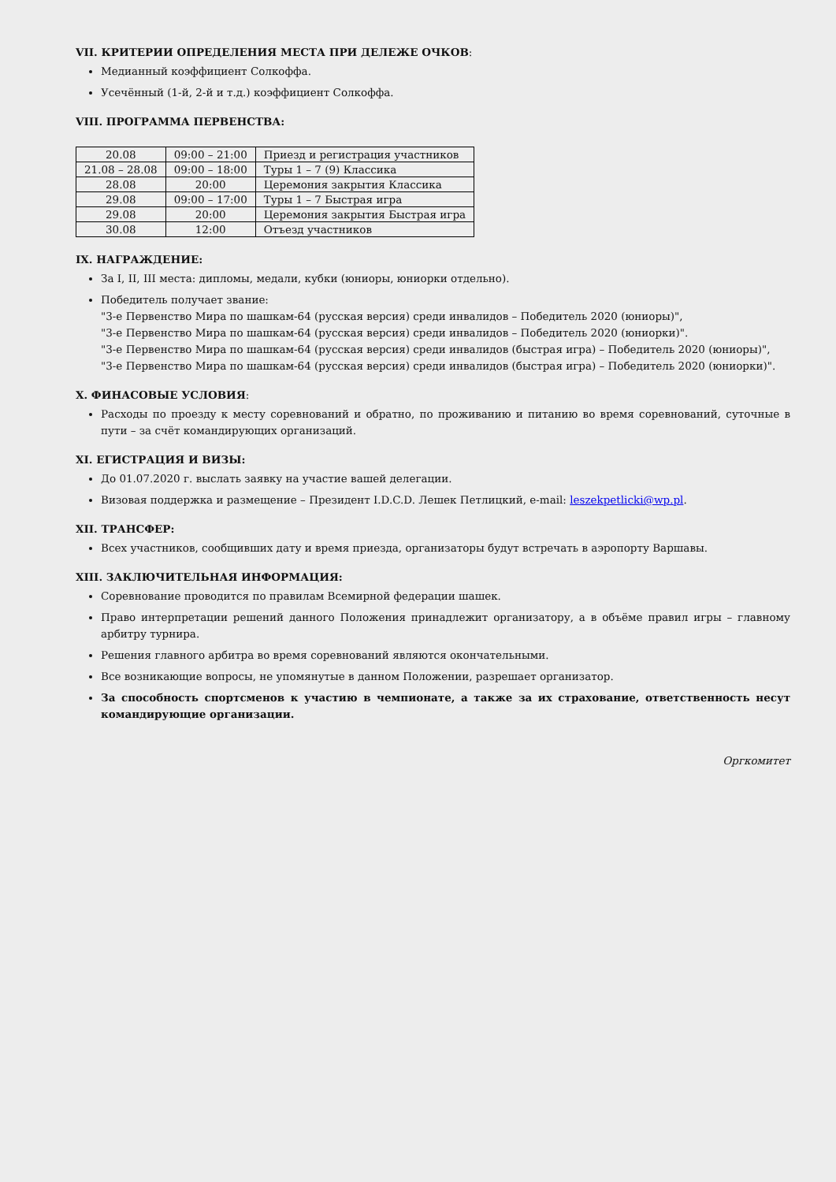VII. КРИТЕРИИ ОПРЕДЕЛЕНИЯ МЕСТА ПРИ ДЕЛЕЖЕ ОЧКОВ:
Медианный коэффициент Солкоффа.
Усечённый (1-й, 2-й и т.д.) коэффициент Солкоффа.
VIII. ПРОГРАММА ПЕРВЕНСТВА:
| 20.08 | 09:00 – 21:00 | Приезд и регистрация участников |
| 21.08 – 28.08 | 09:00 – 18:00 | Туры 1 – 7 (9) Классика |
| 28.08 | 20:00 | Церемония закрытия Классика |
| 29.08 | 09:00 – 17:00 | Туры 1 – 7 Быстрая игра |
| 29.08 | 20:00 | Церемония закрытия Быстрая игра |
| 30.08 | 12:00 | Отъезд участников |
IX. НАГРАЖДЕНИЕ:
За I, II, III места: дипломы, медали, кубки (юниоры, юниорки отдельно).
Победитель получает звание:
"3-е Первенство Мира по шашкам-64 (русская версия) среди инвалидов – Победитель 2020 (юниоры)",
"3-е Первенство Мира по шашкам-64 (русская версия) среди инвалидов – Победитель 2020 (юниорки)".
"3-е Первенство Мира по шашкам-64 (русская версия) среди инвалидов (быстрая игра) – Победитель 2020 (юниоры)",
"3-е Первенство Мира по шашкам-64 (русская версия) среди инвалидов (быстрая игра) – Победитель 2020 (юниорки)".
X. ФИНАСОВЫЕ УСЛОВИЯ:
Расходы по проезду к месту соревнований и обратно, по проживанию и питанию во время соревнований, суточные в пути – за счёт командирующих организаций.
XI. ЕГИСТРАЦИЯ И ВИЗЫ:
До 01.07.2020 г. выслать заявку на участие вашей делегации.
Визовая поддержка и размещение – Президент I.D.C.D. Лешек Петлицкий, e-mail: leszekpetlicki@wp.pl.
XII. ТРАНСФЕР:
Всех участников, сообщивших дату и время приезда, организаторы будут встречать в аэропорту Варшавы.
XIII. ЗАКЛЮЧИТЕЛЬНАЯ ИНФОРМАЦИЯ:
Соревнование проводится по правилам Всемирной федерации шашек.
Право интерпретации решений данного Положения принадлежит организатору, а в объёме правил игры – главному арбитру турнира.
Решения главного арбитра во время соревнований являются окончательными.
Все возникающие вопросы, не упомянутые в данном Положении, разрешает организатор.
За способность спортсменов к участию в чемпионате, а также за их страхование, ответственность несут командирующие организации.
Оргкомитет